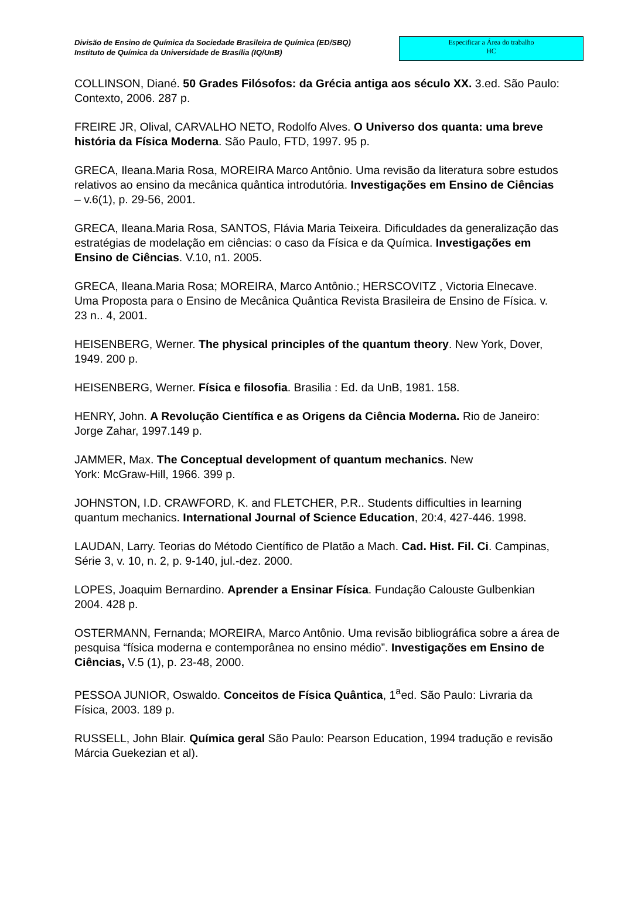Divisão de Ensino de Química da Sociedade Brasileira de Química (ED/SBQ)
Instituto de Química da Universidade de Brasília (IQ/UnB)
Especificar a Área do trabalho
HC
COLLINSON, Diané. 50 Grades Filósofos: da Grécia antiga aos século XX. 3.ed. São Paulo: Contexto, 2006. 287 p.
FREIRE JR, Olival, CARVALHO NETO, Rodolfo Alves. O Universo dos quanta: uma breve história da Física Moderna. São Paulo, FTD, 1997. 95 p.
GRECA, Ileana.Maria Rosa, MOREIRA Marco Antônio. Uma revisão da literatura sobre estudos relativos ao ensino da mecânica quântica introdutória. Investigações em Ensino de Ciências – v.6(1), p. 29-56, 2001.
GRECA, Ileana.Maria Rosa, SANTOS, Flávia Maria Teixeira. Dificuldades da generalização das estratégias de modelação em ciências: o caso da Física e da Química. Investigações em Ensino de Ciências. V.10, n1. 2005.
GRECA, Ileana.Maria Rosa; MOREIRA, Marco Antônio.; HERSCOVITZ , Victoria Elnecave. Uma Proposta para o Ensino de Mecânica Quântica Revista Brasileira de Ensino de Física. v. 23 n.. 4, 2001.
HEISENBERG, Werner. The physical principles of the quantum theory. New York, Dover, 1949. 200 p.
HEISENBERG, Werner. Física e filosofia. Brasilia : Ed. da UnB, 1981. 158.
HENRY, John. A Revolução Científica e as Origens da Ciência Moderna. Rio de Janeiro: Jorge Zahar, 1997.149 p.
JAMMER, Max. The Conceptual development of quantum mechanics. New
York: McGraw-Hill, 1966. 399 p.
JOHNSTON, I.D. CRAWFORD, K. and FLETCHER, P.R.. Students difficulties in learning quantum mechanics. International Journal of Science Education, 20:4, 427-446. 1998.
LAUDAN, Larry. Teorias do Método Científico de Platão a Mach. Cad. Hist. Fil. Ci. Campinas, Série 3, v. 10, n. 2, p. 9-140, jul.-dez. 2000.
LOPES, Joaquim Bernardino. Aprender a Ensinar Física. Fundação Calouste Gulbenkian 2004. 428 p.
OSTERMANN, Fernanda; MOREIRA, Marco Antônio. Uma revisão bibliográfica sobre a área de pesquisa “física moderna e contemporânea no ensino médio”. Investigações em Ensino de Ciências, V.5 (1), p. 23-48, 2000.
PESSOA JUNIOR, Oswaldo. Conceitos de Física Quântica, 1<sup>a</sup>ed. São Paulo: Livraria da Física, 2003. 189 p.
RUSSELL, John Blair. Química geral São Paulo: Pearson Education, 1994 tradução e revisão Márcia Guekezian et al).